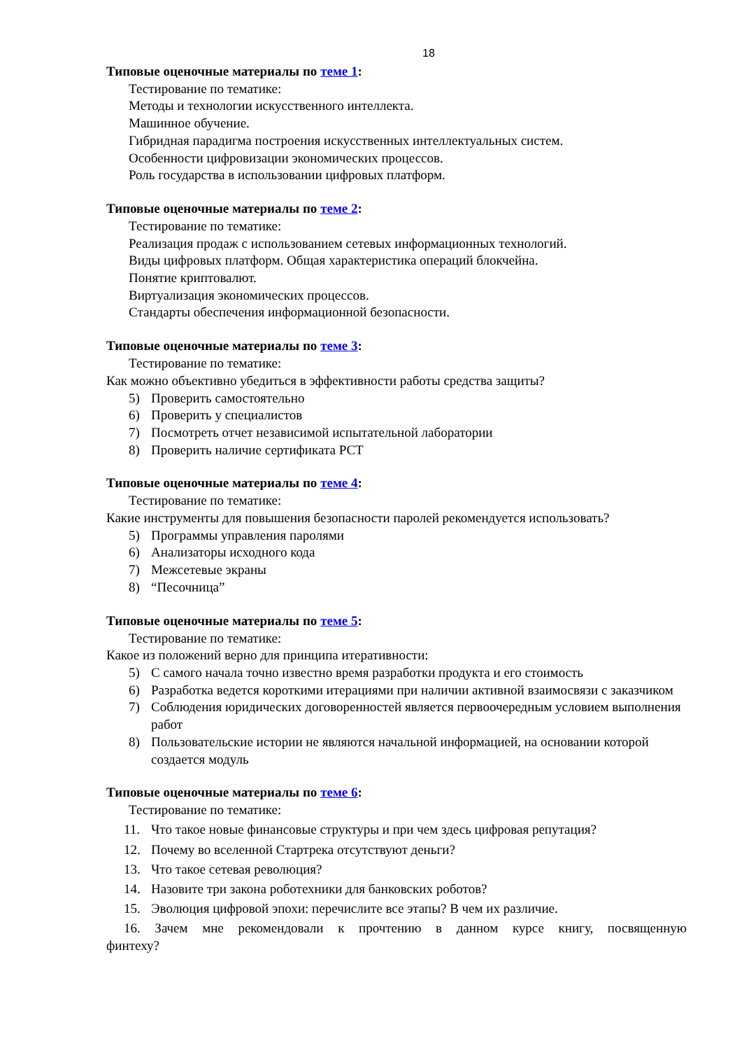18
Типовые оценочные материалы по теме 1:
Тестирование по тематике:
Методы и технологии искусственного интеллекта.
Машинное обучение.
Гибридная парадигма построения искусственных интеллектуальных систем.
Особенности цифровизации экономических процессов.
Роль государства в использовании цифровых платформ.
Типовые оценочные материалы по теме 2:
Тестирование по тематике:
Реализация продаж с использованием сетевых информационных технологий.
Виды цифровых платформ. Общая характеристика операций блокчейна.
Понятие криптовалют.
Виртуализация экономических процессов.
Стандарты обеспечения информационной безопасности.
Типовые оценочные материалы по теме 3:
Тестирование по тематике:
Как можно объективно убедиться в эффективности работы средства защиты?
5) Проверить самостоятельно
6) Проверить у специалистов
7) Посмотреть отчет независимой испытательной лаборатории
8) Проверить наличие сертификата РСТ
Типовые оценочные материалы по теме 4:
Тестирование по тематике:
Какие инструменты для повышения безопасности паролей рекомендуется использовать?
5) Программы управления паролями
6) Анализаторы исходного кода
7) Межсетевые экраны
8) “Песочница”
Типовые оценочные материалы по теме 5:
Тестирование по тематике:
Какое из положений верно для принципа итеративности:
5) С самого начала точно известно время разработки продукта и его стоимость
6) Разработка ведется короткими итерациями при наличии активной взаимосвязи с заказчиком
7) Соблюдения юридических договоренностей является первоочередным условием выполнения работ
8) Пользовательские истории не являются начальной информацией, на основании которой создается модуль
Типовые оценочные материалы по теме 6:
Тестирование по тематике:
11. Что такое новые финансовые структуры и при чем здесь цифровая репутация?
12. Почему во вселенной Стартрека отсутствуют деньги?
13. Что такое сетевая революция?
14. Назовите три закона роботехники для банковских роботов?
15. Эволюция цифровой эпохи: перечислите все этапы? В чем их различие.
16. Зачем мне рекомендовали к прочтению в данном курсе книгу, посвященную финтеху?